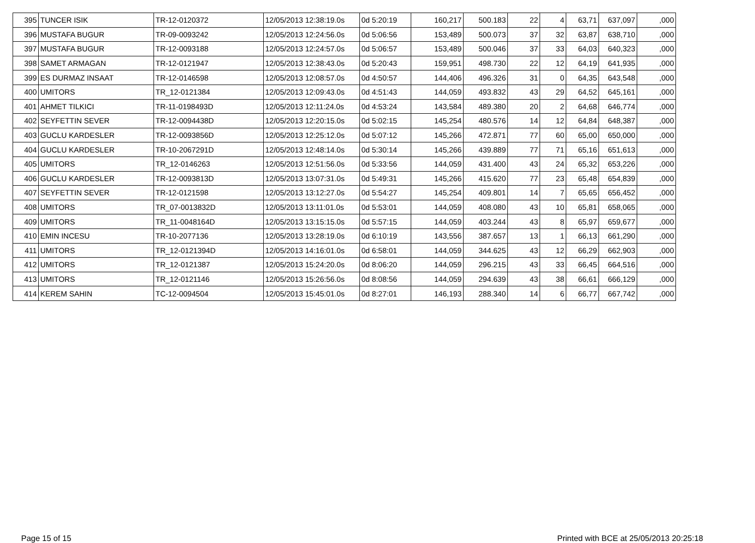| 395 | TUNCER ISIK | TR-12-0120372 | 12/05/2013 12:38:19.0s | 0d 5:20:19 | 160,217 | 500.183 | 22 | 4 | 63,71 | 637,097 | ,000 |
| 396 | MUSTAFA BUGUR | TR-09-0093242 | 12/05/2013 12:24:56.0s | 0d 5:06:56 | 153,489 | 500.073 | 37 | 32 | 63,87 | 638,710 | ,000 |
| 397 | MUSTAFA BUGUR | TR-12-0093188 | 12/05/2013 12:24:57.0s | 0d 5:06:57 | 153,489 | 500.046 | 37 | 33 | 64,03 | 640,323 | ,000 |
| 398 | SAMET ARMAGAN | TR-12-0121947 | 12/05/2013 12:38:43.0s | 0d 5:20:43 | 159,951 | 498.730 | 22 | 12 | 64,19 | 641,935 | ,000 |
| 399 | ES DURMAZ INSAAT | TR-12-0146598 | 12/05/2013 12:08:57.0s | 0d 4:50:57 | 144,406 | 496.326 | 31 | 0 | 64,35 | 643,548 | ,000 |
| 400 | UMITORS | TR_12-0121384 | 12/05/2013 12:09:43.0s | 0d 4:51:43 | 144,059 | 493.832 | 43 | 29 | 64,52 | 645,161 | ,000 |
| 401 | AHMET TILKICI | TR-11-0198493D | 12/05/2013 12:11:24.0s | 0d 4:53:24 | 143,584 | 489.380 | 20 | 2 | 64,68 | 646,774 | ,000 |
| 402 | SEYFETTIN SEVER | TR-12-0094438D | 12/05/2013 12:20:15.0s | 0d 5:02:15 | 145,254 | 480.576 | 14 | 12 | 64,84 | 648,387 | ,000 |
| 403 | GUCLU KARDESLER | TR-12-0093856D | 12/05/2013 12:25:12.0s | 0d 5:07:12 | 145,266 | 472.871 | 77 | 60 | 65,00 | 650,000 | ,000 |
| 404 | GUCLU KARDESLER | TR-10-2067291D | 12/05/2013 12:48:14.0s | 0d 5:30:14 | 145,266 | 439.889 | 77 | 71 | 65,16 | 651,613 | ,000 |
| 405 | UMITORS | TR_12-0146263 | 12/05/2013 12:51:56.0s | 0d 5:33:56 | 144,059 | 431.400 | 43 | 24 | 65,32 | 653,226 | ,000 |
| 406 | GUCLU KARDESLER | TR-12-0093813D | 12/05/2013 13:07:31.0s | 0d 5:49:31 | 145,266 | 415.620 | 77 | 23 | 65,48 | 654,839 | ,000 |
| 407 | SEYFETTIN SEVER | TR-12-0121598 | 12/05/2013 13:12:27.0s | 0d 5:54:27 | 145,254 | 409.801 | 14 | 7 | 65,65 | 656,452 | ,000 |
| 408 | UMITORS | TR_07-0013832D | 12/05/2013 13:11:01.0s | 0d 5:53:01 | 144,059 | 408.080 | 43 | 10 | 65,81 | 658,065 | ,000 |
| 409 | UMITORS | TR_11-0048164D | 12/05/2013 13:15:15.0s | 0d 5:57:15 | 144,059 | 403.244 | 43 | 8 | 65,97 | 659,677 | ,000 |
| 410 | EMIN INCESU | TR-10-2077136 | 12/05/2013 13:28:19.0s | 0d 6:10:19 | 143,556 | 387.657 | 13 | 1 | 66,13 | 661,290 | ,000 |
| 411 | UMITORS | TR_12-0121394D | 12/05/2013 14:16:01.0s | 0d 6:58:01 | 144,059 | 344.625 | 43 | 12 | 66,29 | 662,903 | ,000 |
| 412 | UMITORS | TR_12-0121387 | 12/05/2013 15:24:20.0s | 0d 8:06:20 | 144,059 | 296.215 | 43 | 33 | 66,45 | 664,516 | ,000 |
| 413 | UMITORS | TR_12-0121146 | 12/05/2013 15:26:56.0s | 0d 8:08:56 | 144,059 | 294.639 | 43 | 38 | 66,61 | 666,129 | ,000 |
| 414 | KEREM SAHIN | TC-12-0094504 | 12/05/2013 15:45:01.0s | 0d 8:27:01 | 146,193 | 288.340 | 14 | 6 | 66,77 | 667,742 | ,000 |
Page 15 of 15 Printed with BCE at 25/05/2013 20:25:18